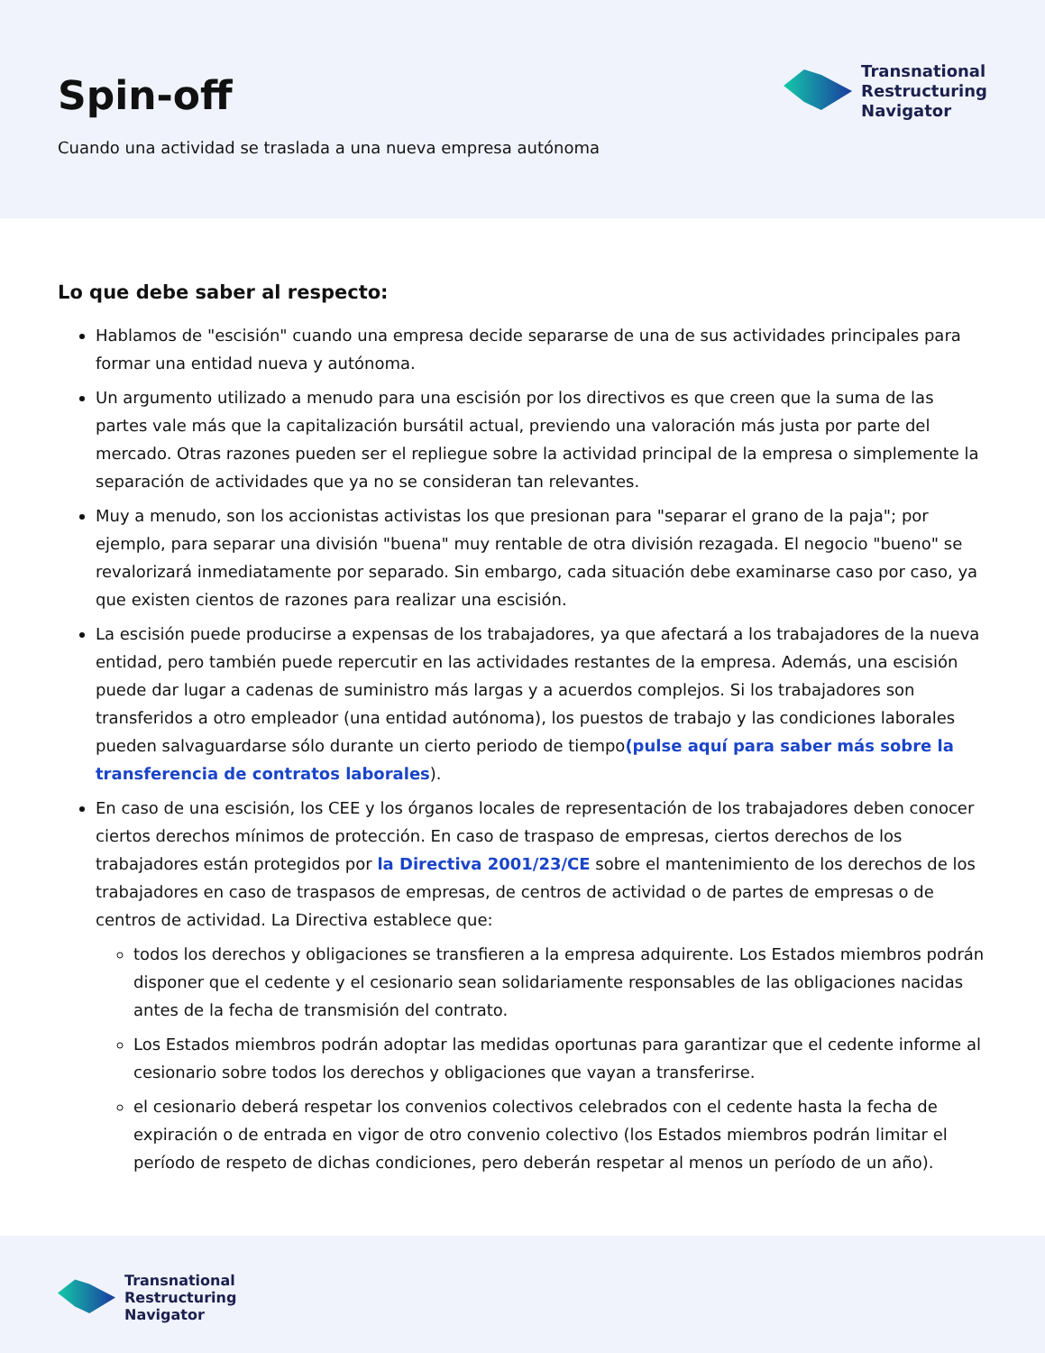Spin-off
Cuando una actividad se traslada a una nueva empresa autónoma
Transnational
Restructuring
Navigator
Lo que debe saber al respecto:
Hablamos de "escisión" cuando una empresa decide separarse de una de sus actividades principales para formar una entidad nueva y autónoma.
Un argumento utilizado a menudo para una escisión por los directivos es que creen que la suma de las partes vale más que la capitalización bursátil actual, previendo una valoración más justa por parte del mercado. Otras razones pueden ser el repliegue sobre la actividad principal de la empresa o simplemente la separación de actividades que ya no se consideran tan relevantes.
Muy a menudo, son los accionistas activistas los que presionan para "separar el grano de la paja"; por ejemplo, para separar una división "buena" muy rentable de otra división rezagada. El negocio "bueno" se revalorizará inmediatamente por separado. Sin embargo, cada situación debe examinarse caso por caso, ya que existen cientos de razones para realizar una escisión.
La escisión puede producirse a expensas de los trabajadores, ya que afectará a los trabajadores de la nueva entidad, pero también puede repercutir en las actividades restantes de la empresa. Además, una escisión puede dar lugar a cadenas de suministro más largas y a acuerdos complejos. Si los trabajadores son transferidos a otro empleador (una entidad autónoma), los puestos de trabajo y las condiciones laborales pueden salvaguardarse sólo durante un cierto periodo de tiempo(pulse aquí para saber más sobre la transferencia de contratos laborales).
En caso de una escisión, los CEE y los órganos locales de representación de los trabajadores deben conocer ciertos derechos mínimos de protección. En caso de traspaso de empresas, ciertos derechos de los trabajadores están protegidos por la Directiva 2001/23/CE sobre el mantenimiento de los derechos de los trabajadores en caso de traspasos de empresas, de centros de actividad o de partes de empresas o de centros de actividad. La Directiva establece que:
todos los derechos y obligaciones se transfieren a la empresa adquirente. Los Estados miembros podrán disponer que el cedente y el cesionario sean solidariamente responsables de las obligaciones nacidas antes de la fecha de transmisión del contrato.
Los Estados miembros podrán adoptar las medidas oportunas para garantizar que el cedente informe al cesionario sobre todos los derechos y obligaciones que vayan a transferirse.
el cesionario deberá respetar los convenios colectivos celebrados con el cedente hasta la fecha de expiración o de entrada en vigor de otro convenio colectivo (los Estados miembros podrán limitar el período de respeto de dichas condiciones, pero deberán respetar al menos un período de un año).
Transnational
Restructuring
Navigator